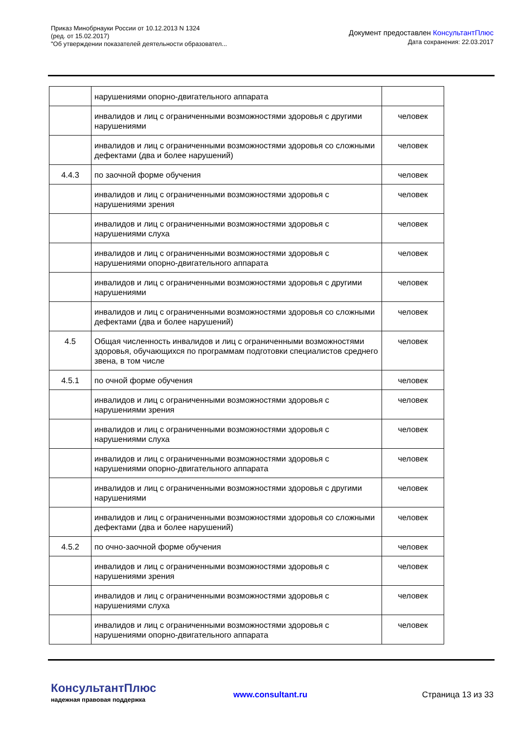Приказ Минобрнауки России от 10.12.2013 N 1324
(ред. от 15.02.2017)
"Об утверждении показателей деятельности образовател...
Документ предоставлен КонсультантПлюс
Дата сохранения: 22.03.2017
| | нарушениями опорно-двигательного аппарата | |
| | инвалидов и лиц с ограниченными возможностями здоровья с другими нарушениями | человек |
| | инвалидов и лиц с ограниченными возможностями здоровья со сложными дефектами (два и более нарушений) | человек |
| 4.4.3 | по заочной форме обучения | человек |
| | инвалидов и лиц с ограниченными возможностями здоровья с нарушениями зрения | человек |
| | инвалидов и лиц с ограниченными возможностями здоровья с нарушениями слуха | человек |
| | инвалидов и лиц с ограниченными возможностями здоровья с нарушениями опорно-двигательного аппарата | человек |
| | инвалидов и лиц с ограниченными возможностями здоровья с другими нарушениями | человек |
| | инвалидов и лиц с ограниченными возможностями здоровья со сложными дефектами (два и более нарушений) | человек |
| 4.5 | Общая численность инвалидов и лиц с ограниченными возможностями здоровья, обучающихся по программам подготовки специалистов среднего звена, в том числе | человек |
| 4.5.1 | по очной форме обучения | человек |
| | инвалидов и лиц с ограниченными возможностями здоровья с нарушениями зрения | человек |
| | инвалидов и лиц с ограниченными возможностями здоровья с нарушениями слуха | человек |
| | инвалидов и лиц с ограниченными возможностями здоровья с нарушениями опорно-двигательного аппарата | человек |
| | инвалидов и лиц с ограниченными возможностями здоровья с другими нарушениями | человек |
| | инвалидов и лиц с ограниченными возможностями здоровья со сложными дефектами (два и более нарушений) | человек |
| 4.5.2 | по очно-заочной форме обучения | человек |
| | инвалидов и лиц с ограниченными возможностями здоровья с нарушениями зрения | человек |
| | инвалидов и лиц с ограниченными возможностями здоровья с нарушениями слуха | человек |
| | инвалидов и лиц с ограниченными возможностями здоровья с нарушениями опорно-двигательного аппарата | человек |
КонсультантПлюс
надежная правовая поддержка
www.consultant.ru Страница 13 из 33